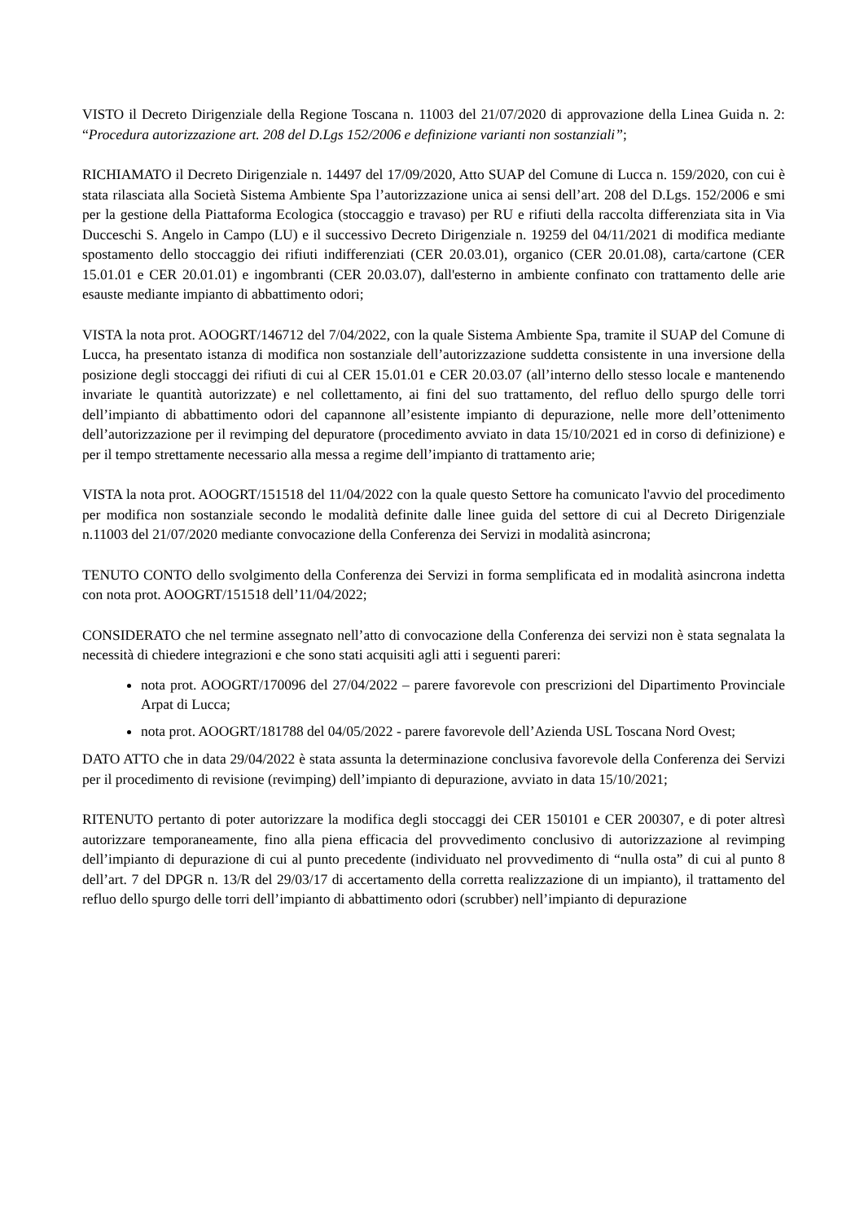VISTO il Decreto Dirigenziale della Regione Toscana n. 11003 del 21/07/2020 di approvazione della Linea Guida n. 2: “Procedura autorizzazione art. 208 del D.Lgs 152/2006 e definizione varianti non sostanziali”;
RICHIAMATO il Decreto Dirigenziale n. 14497 del 17/09/2020, Atto SUAP del Comune di Lucca n. 159/2020, con cui è stata rilasciata alla Società Sistema Ambiente Spa l’autorizzazione unica ai sensi dell’art. 208 del D.Lgs. 152/2006 e smi per la gestione della Piattaforma Ecologica (stoccaggio e travaso) per RU e rifiuti della raccolta differenziata sita in Via Ducceschi S. Angelo in Campo (LU) e il successivo Decreto Dirigenziale n. 19259 del 04/11/2021 di modifica mediante spostamento dello stoccaggio dei rifiuti indifferenziati (CER 20.03.01), organico (CER 20.01.08), carta/cartone (CER 15.01.01 e CER 20.01.01) e ingombranti (CER 20.03.07), dall'esterno in ambiente confinato con trattamento delle arie esauste mediante impianto di abbattimento odori;
VISTA la nota prot. AOOGRT/146712 del 7/04/2022, con la quale Sistema Ambiente Spa, tramite il SUAP del Comune di Lucca, ha presentato istanza di modifica non sostanziale dell’autorizzazione suddetta consistente in una inversione della posizione degli stoccaggi dei rifiuti di cui al CER 15.01.01 e CER 20.03.07 (all’interno dello stesso locale e mantenendo invariate le quantità autorizzate) e nel collettamento, ai fini del suo trattamento, del refluo dello spurgo delle torri dell’impianto di abbattimento odori del capannone all’esistente impianto di depurazione, nelle more dell’ottenimento dell’autorizzazione per il revimping del depuratore (procedimento avviato in data 15/10/2021 ed in corso di definizione) e per il tempo strettamente necessario alla messa a regime dell’impianto di trattamento arie;
VISTA la nota prot. AOOGRT/151518 del 11/04/2022 con la quale questo Settore ha comunicato l'avvio del procedimento per modifica non sostanziale secondo le modalità definite dalle linee guida del settore di cui al Decreto Dirigenziale n.11003 del 21/07/2020 mediante convocazione della Conferenza dei Servizi in modalità asincrona;
TENUTO CONTO dello svolgimento della Conferenza dei Servizi in forma semplificata ed in modalità asincrona indetta con nota prot. AOOGRT/151518 dell’11/04/2022;
CONSIDERATO che nel termine assegnato nell’atto di convocazione della Conferenza dei servizi non è stata segnalata la necessità di chiedere integrazioni e che sono stati acquisiti agli atti i seguenti pareri:
nota prot. AOOGRT/170096 del 27/04/2022 – parere favorevole con prescrizioni del Dipartimento Provinciale Arpat di Lucca;
nota prot. AOOGRT/181788 del 04/05/2022 - parere favorevole dell’Azienda USL Toscana Nord Ovest;
DATO ATTO che in data 29/04/2022 è stata assunta la determinazione conclusiva favorevole della Conferenza dei Servizi per il procedimento di revisione (revimping) dell’impianto di depurazione, avviato in data 15/10/2021;
RITENUTO pertanto di poter autorizzare la modifica degli stoccaggi dei CER 150101 e CER 200307, e di poter altresì autorizzare temporaneamente, fino alla piena efficacia del provvedimento conclusivo di autorizzazione al revimping dell’impianto di depurazione di cui al punto precedente (individuato nel provvedimento di “nulla osta” di cui al punto 8 dell’art. 7 del DPGR n. 13/R del 29/03/17 di accertamento della corretta realizzazione di un impianto), il trattamento del refluo dello spurgo delle torri dell’impianto di abbattimento odori (scrubber) nell’impianto di depurazione